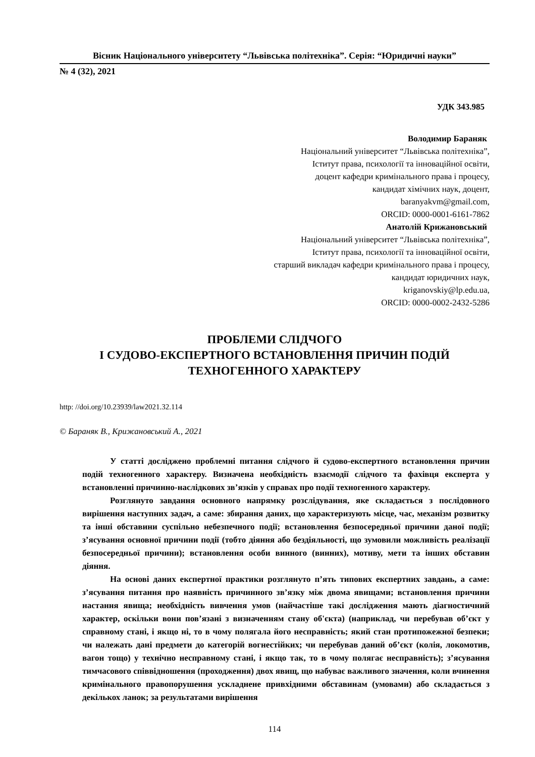Вісник Національного університету “Львівська політехніка”. Серія: “Юридичні науки”
№ 4 (32), 2021
УДК 343.985
Володимир Бараняк
Національний університет “Львівська політехніка”,
Іститут права, психології та інноваційної освіти,
доцент кафедри кримінального права і процесу,
кандидат хімічних наук, доцент,
baranyakvm@gmail.com,
ORCID: 0000-0001-6161-7862
Анатолій Крижановський
Національний університет “Львівська політехніка”,
Іститут права, психології та інноваційної освіти,
старший викладач кафедри кримінального права і процесу,
кандидат юридичних наук,
kriganovskiy@lp.edu.ua,
ORCID: 0000-0002-2432-5286
ПРОБЛЕМИ СЛІДЧОГО
І СУДОВО-ЕКСПЕРТНОГО ВСТАНОВЛЕННЯ ПРИЧИН ПОДІЙ
ТЕХНОГЕННОГО ХАРАКТЕРУ
http: //doi.org/10.23939/law2021.32.114
© Бараняк В., Крижановський А., 2021
У статті досліджено проблемні питання слідчого й судово-експертного встановлення причин подій техногенного характеру. Визначена необхідність взаємодії слідчого та фахівця експерта у встановленні причинно-наслідкових зв’язків у справах про події техногенного характеру.
Розглянуто завдання основного напрямку розслідування, яке складається з послідовного вирішення наступних задач, а саме: збирання даних, що характеризують місце, час, механізм розвитку та інші обставини суспільно небезпечного події; встановлення безпосередньої причини даної події; з’ясування основної причини події (тобто діяння або бездіяльності, що зумовили можливість реалізації безпосередньої причини); встановлення особи винного (винних), мотиву, мети та інших обставин діяння.
На основі даних експертної практики розглянуто п’ять типових експертних завдань, а саме: з’ясування питання про наявність причинного зв’язку між двома явищами; встановлення причини настання явища; необхідність вивчення умов (найчастіше такі дослідження мають діагностичний характер, оскільки вони пов’язані з визначенням стану об'єкта) (наприклад, чи перебував об’єкт у справному стані, і якщо ні, то в чому полягала його несправність; який стан протипожежної безпеки; чи належать дані предмети до категорій вогнестійких; чи перебував даний об’єкт (колія, локомотив, вагон тощо) у технічно несправному стані, і якщо так, то в чому полягає несправність); з’ясування тимчасового співвідношення (проходження) двох явищ, що набуває важливого значення, коли вчинення кримінального правопорушення ускладнене привхідними обставинам (умовами) або складається з декількох ланок; за результатами вирішення
114